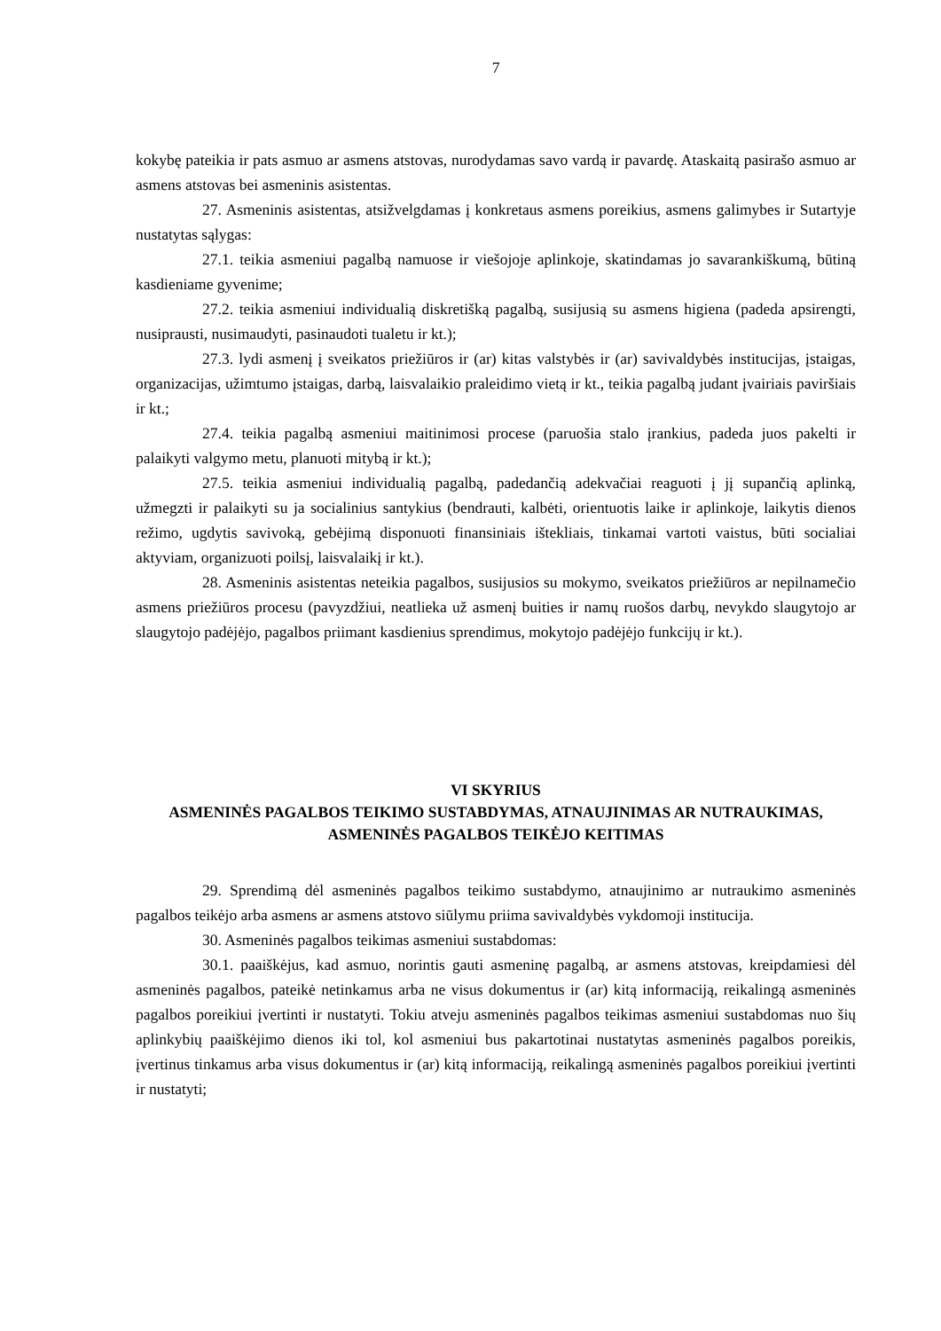7
kokybę pateikia ir pats asmuo ar asmens atstovas, nurodydamas savo vardą ir pavardę. Ataskaitą pasirašo asmuo ar asmens atstovas bei asmeninis asistentas.
27. Asmeninis asistentas, atsižvelgdamas į konkretaus asmens poreikius, asmens galimybes ir Sutartyje nustatytas sąlygas:
27.1. teikia asmeniui pagalbą namuose ir viešojoje aplinkoje, skatindamas jo savarankiškumą, būtiną kasdieniame gyvenime;
27.2. teikia asmeniui individualią diskretišką pagalbą, susijusią su asmens higiena (padeda apsirengti, nusiprausti, nusimaudyti, pasinaudoti tualetu ir kt.);
27.3. lydi asmenį į sveikatos priežiūros ir (ar) kitas valstybės ir (ar) savivaldybės institucijas, įstaigas, organizacijas, užimtumo įstaigas, darbą, laisvalaikio praleidimo vietą ir kt., teikia pagalbą judant įvairiais paviršiais ir kt.;
27.4. teikia pagalbą asmeniui maitinimosi procese (paruošia stalo įrankius, padeda juos pakelti ir palaikyti valgymo metu, planuoti mitybą ir kt.);
27.5. teikia asmeniui individualią pagalbą, padedančią adekvačiai reaguoti į jį supančią aplinką, užmegzti ir palaikyti su ja socialinius santykius (bendrauti, kalbėti, orientuotis laike ir aplinkoje, laikytis dienos režimo, ugdytis savivoką, gebėjimą disponuoti finansiniais ištekliais, tinkamai vartoti vaistus, būti socialiai aktyviam, organizuoti poilsį, laisvalaikį ir kt.).
28. Asmeninis asistentas neteikia pagalbos, susijusios su mokymo, sveikatos priežiūros ar nepilnamečio asmens priežiūros procesu (pavyzdžiui, neatlieka už asmenį buities ir namų ruošos darbų, nevykdo slaugytojo ar slaugytojo padėjėjo, pagalbos priimant kasdienius sprendimus, mokytojo padėjėjo funkcijų ir kt.).
VI SKYRIUS
ASMENINĖS PAGALBOS TEIKIMO SUSTABDYMAS, ATNAUJINIMAS AR NUTRAUKIMAS, ASMENINĖS PAGALBOS TEIKĖJO KEITIMAS
29. Sprendimą dėl asmeninės pagalbos teikimo sustabdymo, atnaujinimo ar nutraukimo asmeninės pagalbos teikėjo arba asmens ar asmens atstovo siūlymu priima savivaldybės vykdomoji institucija.
30. Asmeninės pagalbos teikimas asmeniui sustabdomas:
30.1. paaiškėjus, kad asmuo, norintis gauti asmeninę pagalbą, ar asmens atstovas, kreipdamiesi dėl asmeninės pagalbos, pateikė netinkamus arba ne visus dokumentus ir (ar) kitą informaciją, reikalingą asmeninės pagalbos poreikiui įvertinti ir nustatyti. Tokiu atveju asmeninės pagalbos teikimas asmeniui sustabdomas nuo šių aplinkybių paaiškėjimo dienos iki tol, kol asmeniui bus pakartotinai nustatytas asmeninės pagalbos poreikis, įvertinus tinkamus arba visus dokumentus ir (ar) kitą informaciją, reikalingą asmeninės pagalbos poreikiui įvertinti ir nustatyti;